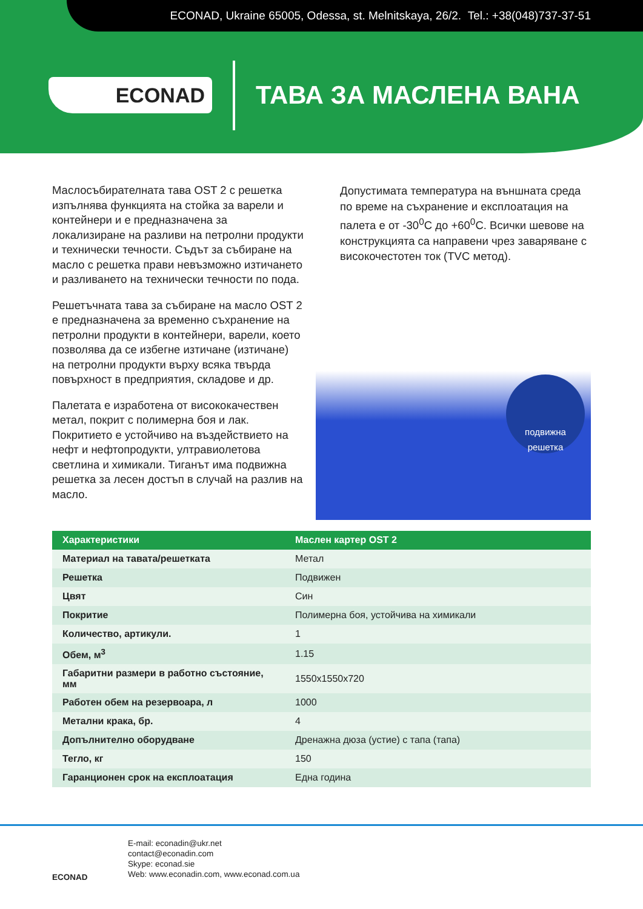ECONAD, Ukraine 65005, Odessa, st. Melnitskaya, 26/2. Tel.: +38(048)737-37-51
ECONAD
ТАВА ЗА МАСЛЕНА ВАНА
Маслосъбирателната тава OST 2 с решетка изпълнява функцията на стойка за варели и контейнери и е предназначена за локализиране на разливи на петролни продукти и технически течности. Съдът за събиране на масло с решетка прави невъзможно изтичането и разливането на технически течности по пода.
Решетъчната тава за събиране на масло OST 2 е предназначена за временно съхранение на петролни продукти в контейнери, варели, което позволява да се избегне изтичане (изтичане) на петролни продукти върху всяка твърда повърхност в предприятия, складове и др.
Палетата е изработена от висококачествен метал, покрит с полимерна боя и лак. Покритието е устойчиво на въздействието на нефт и нефтопродукти, ултравиолетова светлина и химикали. Тиганът има подвижна решетка за лесен достъп в случай на разлив на масло.
Допустимата температура на външната среда по време на съхранение и експлоатация на палета е от -30<sup>0</sup>С до +60<sup>0</sup>С. Всички шевове на конструкцията са направени чрез заваряване с високочестотен ток (TVC метод).
подвижна решетка
| Характеристики | Маслен картер OST 2 |
| --- | --- |
| Материал на тавата/решетката | Метал |
| Решетка | Подвижен |
| Цвят | Син |
| Покритие | Полимерна боя, устойчива на химикали |
| Количество, артикули. | 1 |
| Обем, м<sup>3</sup> | 1.15 |
| Габаритни размери в работно състояние, мм | 1550x1550x720 |
| Работен обем на резервоара, л | 1000 |
| Метални крака, бр. | 4 |
| Допълнително оборудване | Дренажна дюза (устие) с тапа (тапа) |
| Тегло, кг | 150 |
| Гаранционен срок на експлоатация | Една година |
ECONAD
E-mail: econadin@ukr.net
contact@econadin.com
Skype: econad.sie
Web: www.econadin.com, www.econad.com.ua